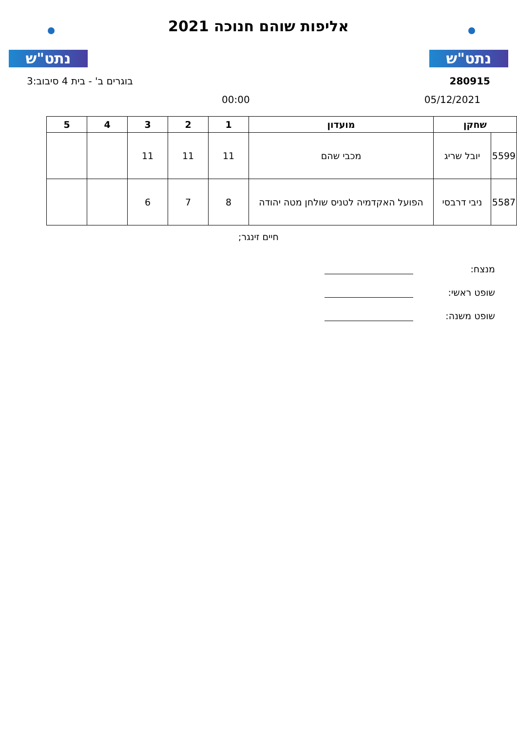נתט"ש
אליפות שוהם חנוכה 2021
נתט"ש
280915 בוגרים ב' - בית 4 סיבוב:3
05/12/2021 00:00
| שחקן | | מועדון | 1 | 2 | 3 | 4 | 5 |
| --- | --- | --- | --- | --- | --- | --- | --- |
| 5599 | יובל שריג | מכבי שהם | 11 | 11 | 11 | | |
| 5587 | ניבי דרבסי | הפועל האקדמיה לטניס שולחן מטה יהודה | 8 | 7 | 6 | | |
חיים זינגר;
מנצח:
שופט ראשי:
שופט משנה: